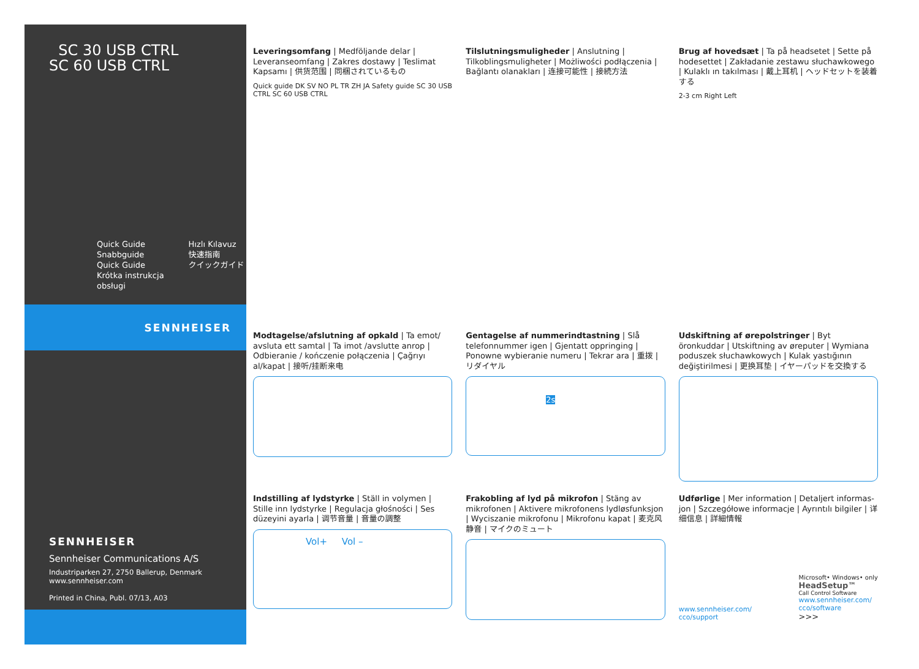SC 30 USB CTRL
SC 60 USB CTRL
Quick Guide
Snabbguide
Quick Guide
Krótka instrukcja
obsługi
Hızlı Kılavuz
快速指南
クイックガイド
SENNHEISER
SENNHEISER
Sennheiser Communications A/S
Industriparken 27, 2750 Ballerup, Denmark
www.sennheiser.com
Printed in China, Publ. 07/13, A03
Leveringsomfang | Medföljande delar | Leveranse­omfang | Zakres dostawy | Teslimat Kapsamı | 供货范围 | 同梱されているもの
Quick guide DK SV NO PL TR ZH JA Safety guide SC 30 USB CTRL SC 60 USB CTRL
Tilslutningsmuligheder | Anslutning | Tilkoblings­muligheter | Możliwości podłączenia | Bağlantı olanakları | 连接可能性 | 接続方法
Brug af hovedsæt | Ta på headsetet | Sette på hodesettet | Zakładanie zestawu słuchawkowego | Kulaklı ın takılması | 戴上耳机 | ヘッドセットを装着する
2-3 cm Right Left
Modtagelse/afslutning af opkald | Ta emot/ avsluta ett samtal | Ta imot /avslutte anrop | Odbieranie / kończenie połączenia | Çağrıyı al/kapat | 接听/挂断来电
Gentagelse af nummerindtastning | Slå telefon­nummer igen | Gjentatt oppringing | Ponowne wybieranie numeru | Tekrar ara | 重拨 | リダイヤル
2s
Udskiftning af ørepolstringer | Byt öronkuddar | Utskiftning av øreputer | Wymiana poduszek słuchawkowych | Kulak yastığının değiştirilmesi | 更换耳垫 | イヤーパッドを交換する
Indstilling af lydstyrke | Ställ in volymen | Stille inn lydstyrke | Regulacja głośności | Ses düzeyini ayarla | 调节音量 | 音量の調整
Vol+ Vol –
Frakobling af lyd på mikrofon | Stäng av mikrofo­nen | Aktivere mikrofonens lydløsfunksjon | Wyciszanie mikrofonu | Mikrofonu kapat | 麦克风静音 | マイクのミュート
Udførlige | Mer information | Detaljert informas­jon | Szczegółowe informacje | Ayrıntılı bilgiler | 详细信息 | 詳細情報
www.sennheiser.com/
cco/support
Microsoft• Windows• only
HeadSetup™
Call Control Software
www.sennheiser.com/
cco/software
>>>